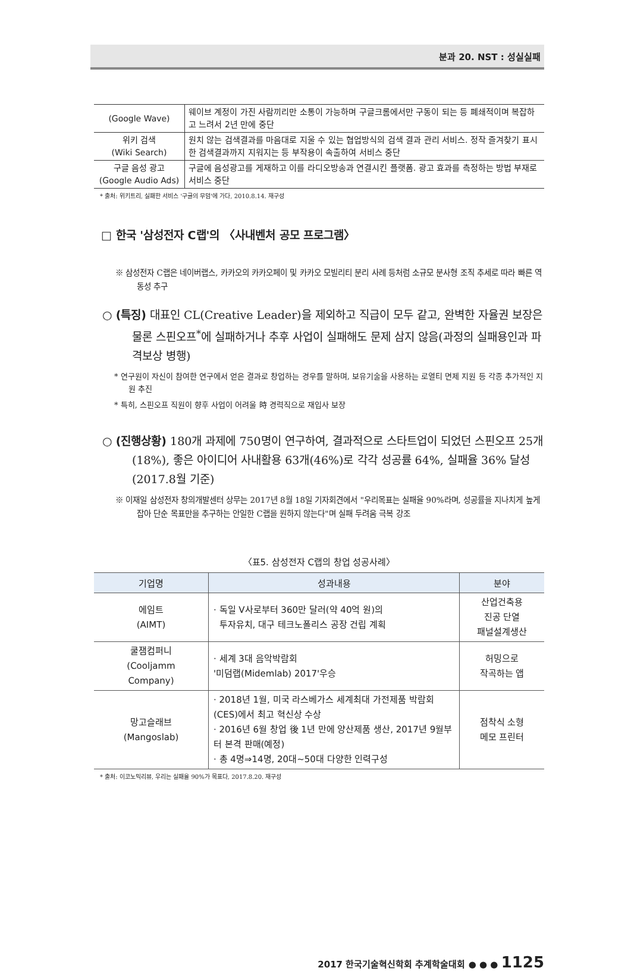분과 20. NST : 성실실패
| (Google Wave) | 웨이브 계정이 가진 사람끼리만 소통이 가능하며 구글크롬에서만 구동이 되는 등 폐쇄적이며 복잡하고 느려서 2년 만에 중단 |
| 위키 검색 (Wiki Search) | 원치 않는 검색결과를 마음대로 지울 수 있는 협업방식의 검색 결과 관리 서비스. 정작 즐겨찾기 표시한 검색결과까지 지워지는 등 부작용이 속출하여 서비스 중단 |
| 구글 음성 광고 (Google Audio Ads) | 구글에 음성광고를 게재하고 이를 라디오방송과 연결시킨 플랫폼. 광고 효과를 측정하는 방법 부재로 서비스 중단 |
* 출처: 위키트리, 실패한 서비스 '구글의 무덤'에 가다, 2010.8.14. 재구성
□ 한국 '삼성전자 C랩'의 〈사내벤처 공모 프로그램〉
※ 삼성전자 C랩은 네이버랩스, 카카오의 카카오페이 및 카카오 모빌리티 분리 사례 등처럼 소규모 분사형 조직 추세로 따라 빠른 역동성 추구
○ (특징) 대표인 CL(Creative Leader)을 제외하고 직급이 모두 같고, 완벽한 자율권 보장은 물론 스핀오프<sup>*</sup>에 실패하거나 추후 사업이 실패해도 문제 삼지 않음(과정의 실패용인과 파격보상 병행)
* 연구원이 자신이 참여한 연구에서 얻은 결과로 창업하는 경우를 말하며, 보유기술을 사용하는 로열티 면제 지원 등 각종 추가적인 지원 추진
* 특히, 스핀오프 직원이 향후 사업이 어려울 時 경력직으로 재입사 보장
○ (진행상황) 180개 과제에 750명이 연구하여, 결과적으로 스타트업이 되었던 스핀오프 25개(18%), 좋은 아이디어 사내활용 63개(46%)로 각각 성공률 64%, 실패율 36% 달성(2017.8월 기준)
※ 이재일 삼성전자 창의개발센터 상무는 2017년 8월 18일 기자회견에서 "우리목표는 실패율 90%라며, 성공률을 지나치게 높게 잡아 단순 목표만을 추구하는 안일한 C랩을 원하지 않는다"며 실패 두려움 극복 강조
〈표5. 삼성전자 C랩의 창업 성공사례〉
| 기업명 | 성과내용 | 분야 |
| --- | --- | --- |
| 에임트 (AIMT) | · 독일 V사로부터 360만 달러(약 40억 원)의 투자유치, 대구 테크노폴리스 공장 건립 계획 | 산업건축용 진공 단열 패널설계생산 |
| 쿨잼컴퍼니 (Cooljamm Company) | · 세계 3대 음악박람회 '미덤랩(Midemlab) 2017'우승 | 허밍으로 작곡하는 앱 |
| 망고슬래브 (Mangoslab) | · 2018년 1월, 미국 라스베가스 세계최대 가전제품 박람회(CES)에서 최고 혁신상 수상 · 2016년 6월 창업 後 1년 만에 양산제품 생산, 2017년 9월부터 본격 판매(예정) · 총 4명⇒14명, 20대~50대 다양한 인력구성 | 점착식 소형 메모 프린터 |
* 출처: 이코노믹리뷰, 우리는 실패율 90%가 목표다, 2017.8.20. 재구성
2017 한국기술혁신학회 추계학술대회 ● ● ● 1125